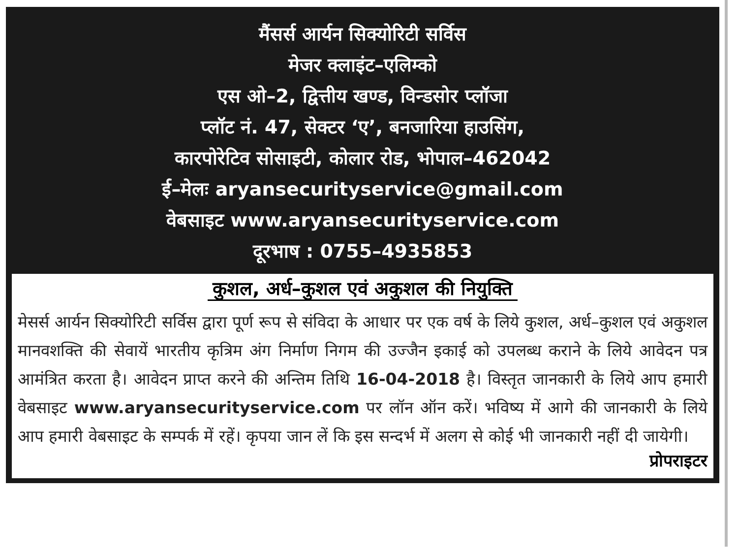मैंसर्स आर्यन सिक्योरिटी सर्विस
मेजर क्लाइंट–एलिम्को
एस ओ–2, द्वित्तीय खण्ड, विन्डसोर प्लॉजा
प्लॉट नं. 47, सेक्टर ‘ए’, बनजारिया हाउसिंग,
कारपोरेटिव सोसाइटी, कोलार रोड, भोपाल–462042
ई–मेलः aryansecurityservice@gmail.com
वेबसाइट www.aryansecurityservice.com
दूरभाष : 0755–4935853
कुशल, अर्ध–कुशल एवं अकुशल की नियुक्ति
मेसर्स आर्यन सिक्योरिटी सर्विस द्वारा पूर्ण रूप से संविदा के आधार पर एक वर्ष के लिये कुशल, अर्ध–कुशल एवं अकुशल मानवशक्ति की सेवायें भारतीय कृत्रिम अंग निर्माण निगम की उज्जैन इकाई को उपलब्ध कराने के लिये आवेदन पत्र आमंत्रित करता है। आवेदन प्राप्त करने की अन्तिम तिथि 16-04-2018 है। विस्तृत जानकारी के लिये आप हमारी वेबसाइट www.aryansecurityservice.com पर लॉन ऑन करें। भविष्य में आगे की जानकारी के लिये आप हमारी वेबसाइट के सम्पर्क में रहें। कृपया जान लें कि इस सन्दर्भ में अलग से कोई भी जानकारी नहीं दी जायेगी।
प्रोपराइटर